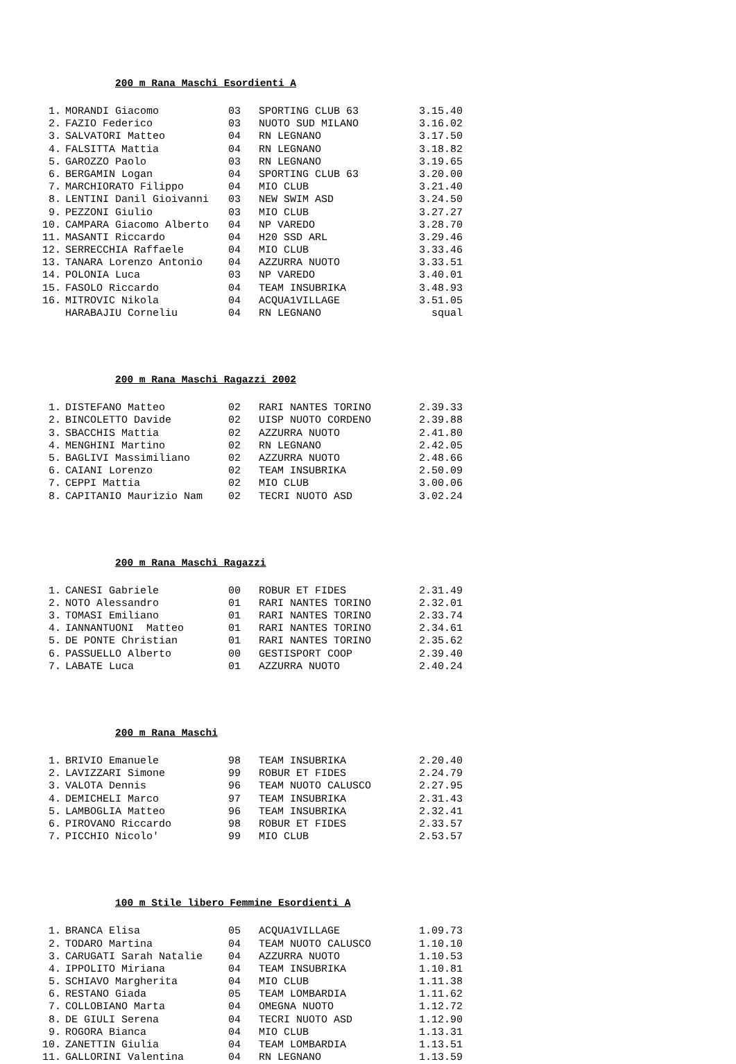200 m Rana Maschi Esordienti A
| 1. | MORANDI Giacomo | 03 | SPORTING CLUB 63 | 3.15.40 |
| 2. | FAZIO Federico | 03 | NUOTO SUD MILANO | 3.16.02 |
| 3. | SALVATORI Matteo | 04 | RN LEGNANO | 3.17.50 |
| 4. | FALSITTA Mattia | 04 | RN LEGNANO | 3.18.82 |
| 5. | GAROZZO Paolo | 03 | RN LEGNANO | 3.19.65 |
| 6. | BERGAMIN Logan | 04 | SPORTING CLUB 63 | 3.20.00 |
| 7. | MARCHIORATO Filippo | 04 | MIO CLUB | 3.21.40 |
| 8. | LENTINI Danil Gioivanni | 03 | NEW SWIM ASD | 3.24.50 |
| 9. | PEZZONI Giulio | 03 | MIO CLUB | 3.27.27 |
| 10. | CAMPARA Giacomo Alberto | 04 | NP VAREDO | 3.28.70 |
| 11. | MASANTI Riccardo | 04 | H20 SSD ARL | 3.29.46 |
| 12. | SERRECCHIA Raffaele | 04 | MIO CLUB | 3.33.46 |
| 13. | TANARA Lorenzo Antonio | 04 | AZZURRA NUOTO | 3.33.51 |
| 14. | POLONIA Luca | 03 | NP VAREDO | 3.40.01 |
| 15. | FASOLO Riccardo | 04 | TEAM INSUBRIKA | 3.48.93 |
| 16. | MITROVIC Nikola | 04 | ACQUA1VILLAGE | 3.51.05 |
| | HARABAJIU Corneliu | 04 | RN LEGNANO | squal |
200 m Rana Maschi Ragazzi 2002
| 1. | DISTEFANO Matteo | 02 | RARI NANTES TORINO | 2.39.33 |
| 2. | BINCOLETTO Davide | 02 | UISP NUOTO CORDENO | 2.39.88 |
| 3. | SBACCHIS Mattia | 02 | AZZURRA NUOTO | 2.41.80 |
| 4. | MENGHINI Martino | 02 | RN LEGNANO | 2.42.05 |
| 5. | BAGLIVI Massimiliano | 02 | AZZURRA NUOTO | 2.48.66 |
| 6. | CAIANI Lorenzo | 02 | TEAM INSUBRIKA | 2.50.09 |
| 7. | CEPPI Mattia | 02 | MIO CLUB | 3.00.06 |
| 8. | CAPITANIO Maurizio Nam | 02 | TECRI NUOTO ASD | 3.02.24 |
200 m Rana Maschi Ragazzi
| 1. | CANESI Gabriele | 00 | ROBUR ET FIDES | 2.31.49 |
| 2. | NOTO Alessandro | 01 | RARI NANTES TORINO | 2.32.01 |
| 3. | TOMASI Emiliano | 01 | RARI NANTES TORINO | 2.33.74 |
| 4. | IANNANTUONI Matteo | 01 | RARI NANTES TORINO | 2.34.61 |
| 5. | DE PONTE Christian | 01 | RARI NANTES TORINO | 2.35.62 |
| 6. | PASSUELLO Alberto | 00 | GESTISPORT COOP | 2.39.40 |
| 7. | LABATE Luca | 01 | AZZURRA NUOTO | 2.40.24 |
200 m Rana Maschi
| 1. | BRIVIO Emanuele | 98 | TEAM INSUBRIKA | 2.20.40 |
| 2. | LAVIZZARI Simone | 99 | ROBUR ET FIDES | 2.24.79 |
| 3. | VALOTA Dennis | 96 | TEAM NUOTO CALUSCO | 2.27.95 |
| 4. | DEMICHELI Marco | 97 | TEAM INSUBRIKA | 2.31.43 |
| 5. | LAMBOGLIA Matteo | 96 | TEAM INSUBRIKA | 2.32.41 |
| 6. | PIROVANO Riccardo | 98 | ROBUR ET FIDES | 2.33.57 |
| 7. | PICCHIO Nicolo' | 99 | MIO CLUB | 2.53.57 |
100 m Stile libero Femmine Esordienti A
| 1. | BRANCA Elisa | 05 | ACQUA1VILLAGE | 1.09.73 |
| 2. | TODARO Martina | 04 | TEAM NUOTO CALUSCO | 1.10.10 |
| 3. | CARUGATI Sarah Natalie | 04 | AZZURRA NUOTO | 1.10.53 |
| 4. | IPPOLITO Miriana | 04 | TEAM INSUBRIKA | 1.10.81 |
| 5. | SCHIAVO Margherita | 04 | MIO CLUB | 1.11.38 |
| 6. | RESTANO Giada | 05 | TEAM LOMBARDIA | 1.11.62 |
| 7. | COLLOBIANO Marta | 04 | OMEGNA NUOTO | 1.12.72 |
| 8. | DE GIULI Serena | 04 | TECRI NUOTO ASD | 1.12.90 |
| 9. | ROGORA Bianca | 04 | MIO CLUB | 1.13.31 |
| 10. | ZANETTIN Giulia | 04 | TEAM LOMBARDIA | 1.13.51 |
| 11. | GALLORINI Valentina | 04 | RN LEGNANO | 1.13.59 |